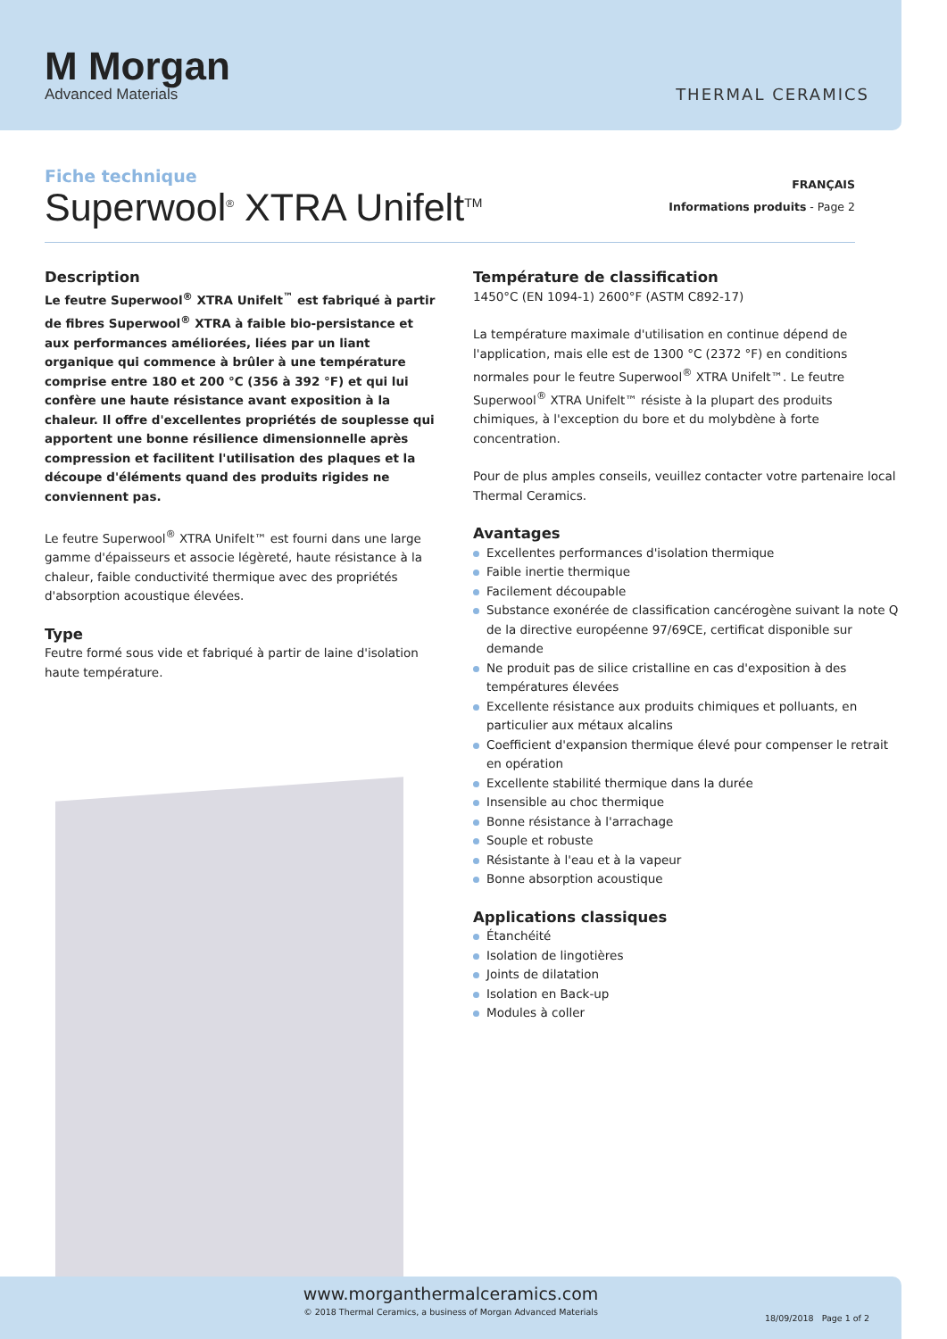M Morgan
Advanced Materials
THERMAL CERAMICS
Fiche technique
Superwool<sup>®</sup> XTRA Unifelt<sup>TM</sup>
FRANÇAIS
Informations produits - Page 2
Description
Le feutre Superwool<sup>®</sup> XTRA Unifelt<sup>™</sup> est fabriqué à partir de fibres Superwool<sup>®</sup> XTRA à faible bio-persistance et aux performances améliorées, liées par un liant organique qui commence à brûler à une température comprise entre 180 et 200 °C (356 à 392 °F) et qui lui confère une haute résistance avant exposition à la chaleur. Il offre d'excellentes propriétés de souplesse qui apportent une bonne résilience dimensionnelle après compression et facilitent l'utilisation des plaques et la découpe d'éléments quand des produits rigides ne conviennent pas.
Le feutre Superwool<sup>®</sup> XTRA Unifelt™ est fourni dans une large gamme d'épaisseurs et associe légèreté, haute résistance à la chaleur, faible conductivité thermique avec des propriétés d'absorption acoustique élevées.
Type
Feutre formé sous vide et fabriqué à partir de laine d'isolation haute température.
Température de classification
1450°C (EN 1094-1) 2600°F (ASTM C892-17)
La température maximale d'utilisation en continue dépend de l'application, mais elle est de 1300 °C (2372 °F) en conditions normales pour le feutre Superwool<sup>®</sup> XTRA Unifelt™. Le feutre Superwool<sup>®</sup> XTRA Unifelt™ résiste à la plupart des produits chimiques, à l'exception du bore et du molybdène à forte concentration.
Pour de plus amples conseils, veuillez contacter votre partenaire local Thermal Ceramics.
Avantages
Excellentes performances d'isolation thermique
Faible inertie thermique
Facilement découpable
Substance exonérée de classification cancérogène suivant la note Q de la directive européenne 97/69CE, certificat disponible sur demande
Ne produit pas de silice cristalline en cas d'exposition à des températures élevées
Excellente résistance aux produits chimiques et polluants, en particulier aux métaux alcalins
Coefficient d'expansion thermique élevé pour compenser le retrait en opération
Excellente stabilité thermique dans la durée
Insensible au choc thermique
Bonne résistance à l'arrachage
Souple et robuste
Résistante à l'eau et à la vapeur
Bonne absorption acoustique
Applications classiques
Étanchéité
Isolation de lingotières
Joints de dilatation
Isolation en Back-up
Modules à coller
www.morganthermalceramics.com
© 2018 Thermal Ceramics, a business of Morgan Advanced Materials
18/09/2018 Page 1 of 2